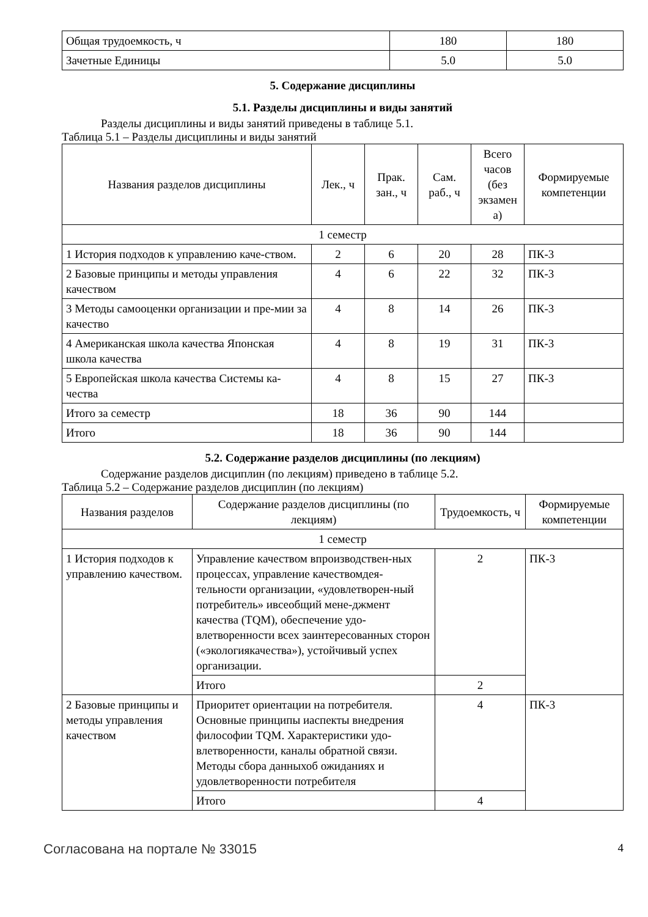| Общая трудоемкость, ч | 180 | 180 |
| Зачетные Единицы | 5.0 | 5.0 |
5. Содержание дисциплины
5.1. Разделы дисциплины и виды занятий
Разделы дисциплины и виды занятий приведены в таблице 5.1.
Таблица 5.1 – Разделы дисциплины и виды занятий
| Названия разделов дисциплины | Лек., ч | Прак. зан., ч | Сам. раб., ч | Всего часов (без экзамен а) | Формируемые компетенции |
| --- | --- | --- | --- | --- | --- |
| 1 семестр | | | | | |
| 1 История подходов к управлению каче-ством. | 2 | 6 | 20 | 28 | ПК-3 |
| 2 Базовые принципы и методы управления качеством | 4 | 6 | 22 | 32 | ПК-3 |
| 3 Методы самооценки организации и пре-мии за качество | 4 | 8 | 14 | 26 | ПК-3 |
| 4 Американская школа качества Японская школа качества | 4 | 8 | 19 | 31 | ПК-3 |
| 5 Европейская школа качества Системы ка-чества | 4 | 8 | 15 | 27 | ПК-3 |
| Итого за семестр | 18 | 36 | 90 | 144 | |
| Итого | 18 | 36 | 90 | 144 | |
5.2. Содержание разделов дисциплины (по лекциям)
Содержание разделов дисциплин (по лекциям) приведено в таблице 5.2.
Таблица 5.2 – Содержание разделов дисциплин (по лекциям)
| Названия разделов | Содержание разделов дисциплины (по лекциям) | Трудоемкость, ч | Формируемые компетенции |
| --- | --- | --- | --- |
| 1 семестр | | | |
| 1 История подходов к управлению качеством. | Управление качеством впроизводствен-ных процессах, управление качествомдея-тельности организации, «удовлетворен-ный потребитель» ивсеобщий мене-джмент качества (TQM), обеспечение удо-влетворенности всех заинтересованных сторон («экологиякачества»), устойчивый успех организации. | 2 | ПК-3 |
| | Итого | 2 | |
| 2 Базовые принципы и методы управления качеством | Приоритет ориентации на потребителя. Основные принципы иаспекты внедрения философии TQM. Характеристики удо-влетворенности, каналы обратной связи. Методы сбора данныхоб ожиданиях и удовлетворенности потребителя | 4 | ПК-3 |
| | Итого | 4 | |
Согласована на портале № 33015 4